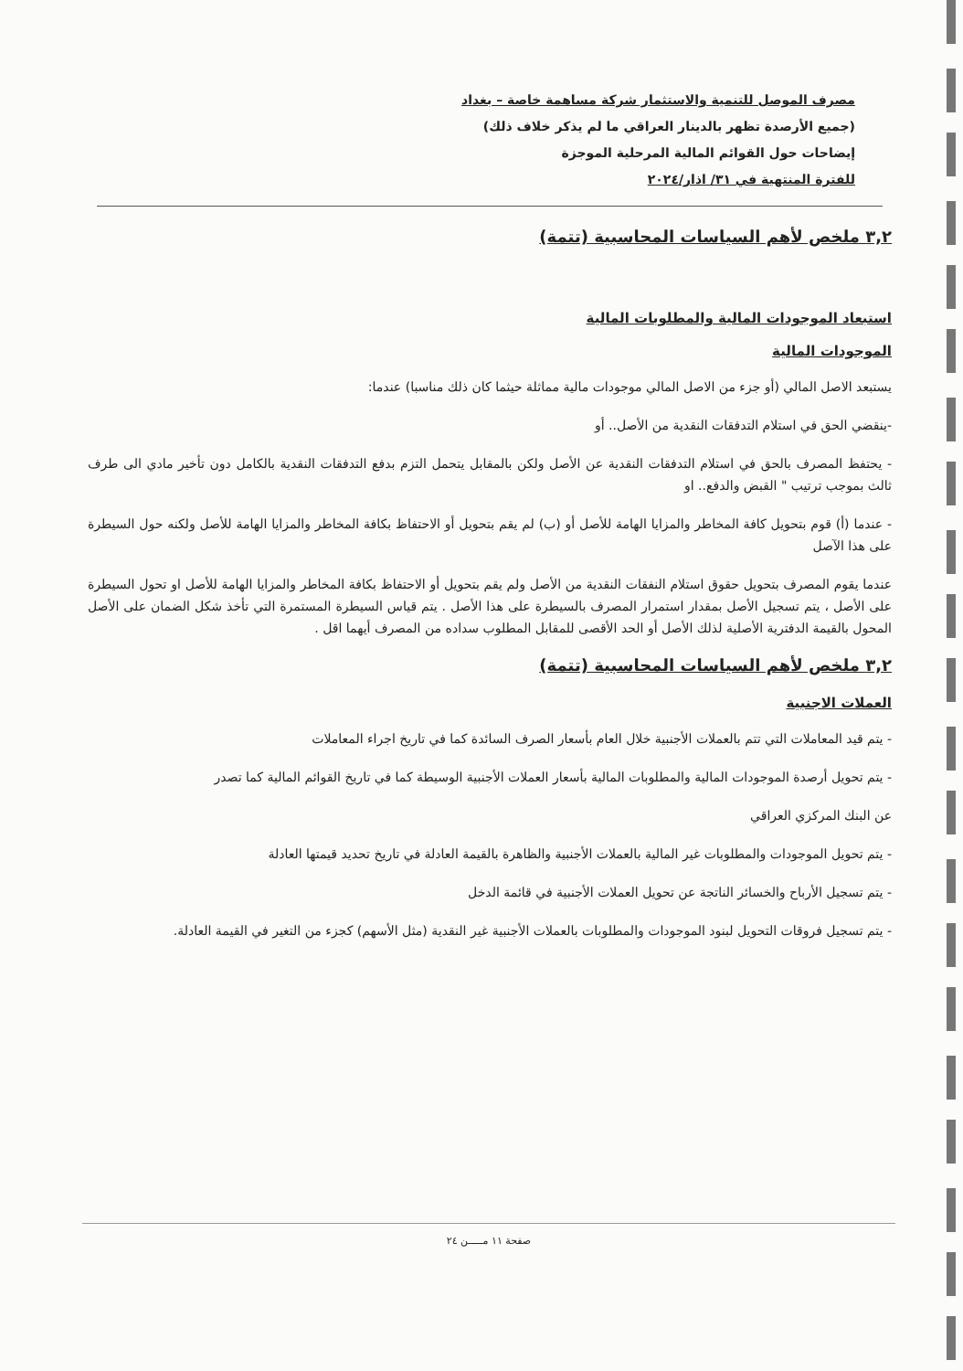مصرف الموصل للتنمية والاستثمار شركة مساهمة خاصة – بغداد
(جميع الأرصدة تظهر بالدينار العراقي ما لم يذكر خلاف ذلك)
إيضاحات حول القوائم المالية المرحلية الموجزة
للفترة المنتهية في ٣١/ اذار/٢٠٢٤
٣,٢ ملخص لأهم السياسات المحاسبية (تتمة)
استبعاد الموجودات المالية والمطلوبات المالية
الموجودات المالية
يستبعد الاصل المالي (أو جزء من الاصل المالي موجودات مالية مماثلة حيثما كان ذلك مناسبا) عندما:
-ينقضي الحق في استلام التدفقات النقدية من الأصل.. أو
- يحتفظ المصرف بالحق في استلام التدفقات النقدية عن الأصل ولكن بالمقابل يتحمل التزم بدفع التدفقات النقدية بالكامل دون تأخير مادي الى طرف ثالث بموجب ترتيب " القبض والدفع.. او
- عندما (أ) قوم بتحويل كافة المخاطر والمزايا الهامة للأصل أو (ب) لم يقم بتحويل أو الاحتفاظ بكافة المخاطر والمزايا الهامة للأصل ولكنه حول السيطرة على هذا الآصل
عندما يقوم المصرف بتحويل حقوق استلام النفقات النقدية من الأصل ولم يقم بتحويل أو الاحتفاظ بكافة المخاطر والمزايا الهامة للأصل او تحول السيطرة على الأصل ، يتم تسجيل الأصل بمقدار استمرار المصرف بالسيطرة على هذا الأصل . يتم قياس السيطرة المستمرة التي تأخذ شكل الضمان على الأصل المحول بالقيمة الدفترية الأصلية لذلك الأصل أو الحد الأقصى للمقابل المطلوب سداده من المصرف أيهما اقل .
٣,٢ ملخص لأهم السياسات المحاسبية (تتمة)
العملات الاجنبية
- يتم قيد المعاملات التي تتم بالعملات الأجنبية خلال العام بأسعار الصرف السائدة كما في تاريخ اجراء المعاملات
- يتم تحويل أرصدة الموجودات المالية والمطلوبات المالية بأسعار العملات الأجنبية الوسيطة كما في تاريخ القوائم المالية كما تصدر
عن البنك المركزي العراقي
- يتم تحويل الموجودات والمطلوبات غير المالية بالعملات الأجنبية والظاهرة بالقيمة العادلة في تاريخ تحديد قيمتها العادلة
- يتم تسجيل الأرباح والخسائر الناتجة عن تحويل العملات الأجنبية في قائمة الدخل
- يتم تسجيل فروقات التحويل لبنود الموجودات والمطلوبات بالعملات الأجنبية غير النقدية (مثل الأسهم) كجزء من التغير في القيمة العادلة.
صفحة ١١ مـــــن ٢٤